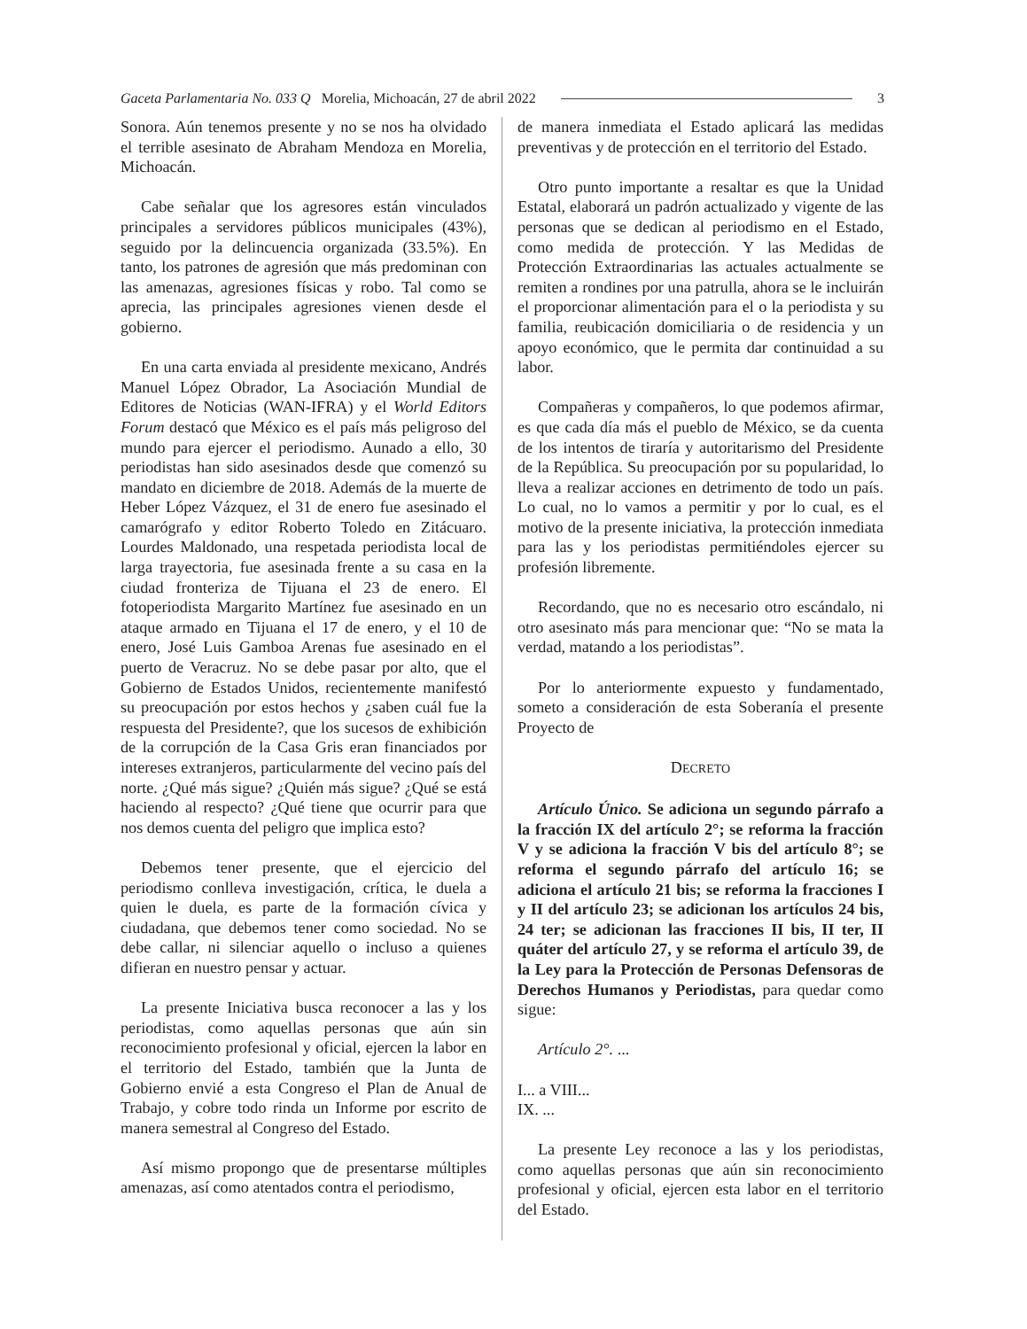Gaceta Parlamentaria No. 033 Q Morelia, Michoacán, 27 de abril 2022 3
Sonora. Aún tenemos presente y no se nos ha olvidado el terrible asesinato de Abraham Mendoza en Morelia, Michoacán.
Cabe señalar que los agresores están vinculados principales a servidores públicos municipales (43%), seguido por la delincuencia organizada (33.5%). En tanto, los patrones de agresión que más predominan con las amenazas, agresiones físicas y robo. Tal como se aprecia, las principales agresiones vienen desde el gobierno.
En una carta enviada al presidente mexicano, Andrés Manuel López Obrador, La Asociación Mundial de Editores de Noticias (WAN-IFRA) y el World Editors Forum destacó que México es el país más peligroso del mundo para ejercer el periodismo. Aunado a ello, 30 periodistas han sido asesinados desde que comenzó su mandato en diciembre de 2018. Además de la muerte de Heber López Vázquez, el 31 de enero fue asesinado el camarógrafo y editor Roberto Toledo en Zitácuaro. Lourdes Maldonado, una respetada periodista local de larga trayectoria, fue asesinada frente a su casa en la ciudad fronteriza de Tijuana el 23 de enero. El fotoperiodista Margarito Martínez fue asesinado en un ataque armado en Tijuana el 17 de enero, y el 10 de enero, José Luis Gamboa Arenas fue asesinado en el puerto de Veracruz. No se debe pasar por alto, que el Gobierno de Estados Unidos, recientemente manifestó su preocupación por estos hechos y ¿saben cuál fue la respuesta del Presidente?, que los sucesos de exhibición de la corrupción de la Casa Gris eran financiados por intereses extranjeros, particularmente del vecino país del norte. ¿Qué más sigue? ¿Quién más sigue? ¿Qué se está haciendo al respecto? ¿Qué tiene que ocurrir para que nos demos cuenta del peligro que implica esto?
Debemos tener presente, que el ejercicio del periodismo conlleva investigación, crítica, le duela a quien le duela, es parte de la formación cívica y ciudadana, que debemos tener como sociedad. No se debe callar, ni silenciar aquello o incluso a quienes difieran en nuestro pensar y actuar.
La presente Iniciativa busca reconocer a las y los periodistas, como aquellas personas que aún sin reconocimiento profesional y oficial, ejercen la labor en el territorio del Estado, también que la Junta de Gobierno envié a esta Congreso el Plan de Anual de Trabajo, y cobre todo rinda un Informe por escrito de manera semestral al Congreso del Estado.
Así mismo propongo que de presentarse múltiples amenazas, así como atentados contra el periodismo,
de manera inmediata el Estado aplicará las medidas preventivas y de protección en el territorio del Estado.
Otro punto importante a resaltar es que la Unidad Estatal, elaborará un padrón actualizado y vigente de las personas que se dedican al periodismo en el Estado, como medida de protección. Y las Medidas de Protección Extraordinarias las actuales actualmente se remiten a rondines por una patrulla, ahora se le incluirán el proporcionar alimentación para el o la periodista y su familia, reubicación domiciliaria o de residencia y un apoyo económico, que le permita dar continuidad a su labor.
Compañeras y compañeros, lo que podemos afirmar, es que cada día más el pueblo de México, se da cuenta de los intentos de tiraría y autoritarismo del Presidente de la República. Su preocupación por su popularidad, lo lleva a realizar acciones en detrimento de todo un país. Lo cual, no lo vamos a permitir y por lo cual, es el motivo de la presente iniciativa, la protección inmediata para las y los periodistas permitiéndoles ejercer su profesión libremente.
Recordando, que no es necesario otro escándalo, ni otro asesinato más para mencionar que: “No se mata la verdad, matando a los periodistas”.
Por lo anteriormente expuesto y fundamentado, someto a consideración de esta Soberanía el presente Proyecto de
DECRETO
Artículo Único. Se adiciona un segundo párrafo a la fracción IX del artículo 2°; se reforma la fracción V y se adiciona la fracción V bis del artículo 8°; se reforma el segundo párrafo del artículo 16; se adiciona el artículo 21 bis; se reforma la fracciones I y II del artículo 23; se adicionan los artículos 24 bis, 24 ter; se adicionan las fracciones II bis, II ter, II quáter del artículo 27, y se reforma el artículo 39, de la Ley para la Protección de Personas Defensoras de Derechos Humanos y Periodistas, para quedar como sigue:
Artículo 2°. ...
I... a VIII...
IX. ...
La presente Ley reconoce a las y los periodistas, como aquellas personas que aún sin reconocimiento profesional y oficial, ejercen esta labor en el territorio del Estado.